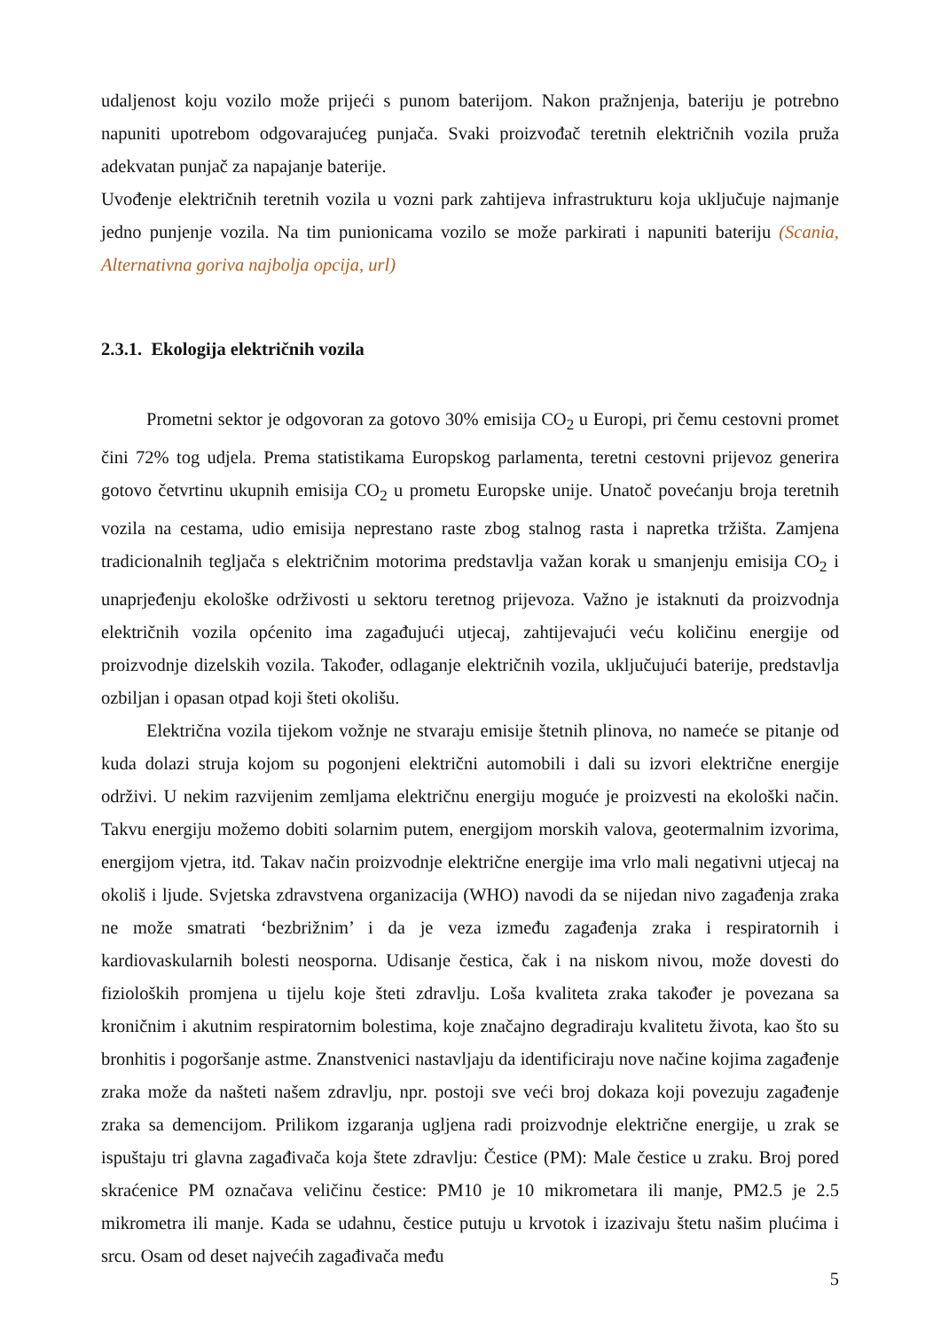udaljenost koju vozilo može prijeći s punom baterijom. Nakon pražnjenja, bateriju je potrebno napuniti upotrebom odgovarajućeg punjača. Svaki proizvođač teretnih električnih vozila pruža adekvatan punjač za napajanje baterije.
Uvođenje električnih teretnih vozila u vozni park zahtijeva infrastrukturu koja uključuje najmanje jedno punjenje vozila. Na tim punionicama vozilo se može parkirati i napuniti bateriju (Scania, Alternativna goriva najbolja opcija, url)
2.3.1. Ekologija električnih vozila
Prometni sektor je odgovoran za gotovo 30% emisija CO<sub>2</sub> u Europi, pri čemu cestovni promet čini 72% tog udjela. Prema statistikama Europskog parlamenta, teretni cestovni prijevoz generira gotovo četvrtinu ukupnih emisija CO<sub>2</sub> u prometu Europske unije. Unatoč povećanju broja teretnih vozila na cestama, udio emisija neprestano raste zbog stalnog rasta i napretka tržišta. Zamjena tradicionalnih tegljača s električnim motorima predstavlja važan korak u smanjenju emisija CO<sub>2</sub> i unaprjeđenju ekološke održivosti u sektoru teretnog prijevoza. Važno je istaknuti da proizvodnja električnih vozila općenito ima zagađujući utjecaj, zahtijevajući veću količinu energije od proizvodnje dizelskih vozila. Također, odlaganje električnih vozila, uključujući baterije, predstavlja ozbiljan i opasan otpad koji šteti okolišu.
Električna vozila tijekom vožnje ne stvaraju emisije štetnih plinova, no nameće se pitanje od kuda dolazi struja kojom su pogonjeni električni automobili i dali su izvori električne energije održivi. U nekim razvijenim zemljama električnu energiju moguće je proizvesti na ekološki način. Takvu energiju možemo dobiti solarnim putem, energijom morskih valova, geotermalnim izvorima, energijom vjetra, itd. Takav način proizvodnje električne energije ima vrlo mali negativni utjecaj na okoliš i ljude. Svjetska zdravstvena organizacija (WHO) navodi da se nijedan nivo zagađenja zraka ne može smatrati ‘bezbrižnim’ i da je veza između zagađenja zraka i respiratornih i kardiovaskularnih bolesti neosporna. Udisanje čestica, čak i na niskom nivou, može dovesti do fizioloških promjena u tijelu koje šteti zdravlju. Loša kvaliteta zraka također je povezana sa kroničnim i akutnim respiratornim bolestima, koje značajno degradiraju kvalitetu života, kao što su bronhitis i pogoršanje astme. Znanstvenici nastavljaju da identificiraju nove načine kojima zagađenje zraka može da našteti našem zdravlju, npr. postoji sve veći broj dokaza koji povezuju zagađenje zraka sa demencijom. Prilikom izgaranja ugljena radi proizvodnje električne energije, u zrak se ispuštaju tri glavna zagađivača koja štete zdravlju: Čestice (PM): Male čestice u zraku. Broj pored skraćenice PM označava veličinu čestice: PM10 je 10 mikrometara ili manje, PM2.5 je 2.5 mikrometra ili manje. Kada se udahnu, čestice putuju u krvotok i izazivaju štetu našim plućima i srcu. Osam od deset najvećih zagađivača među
5